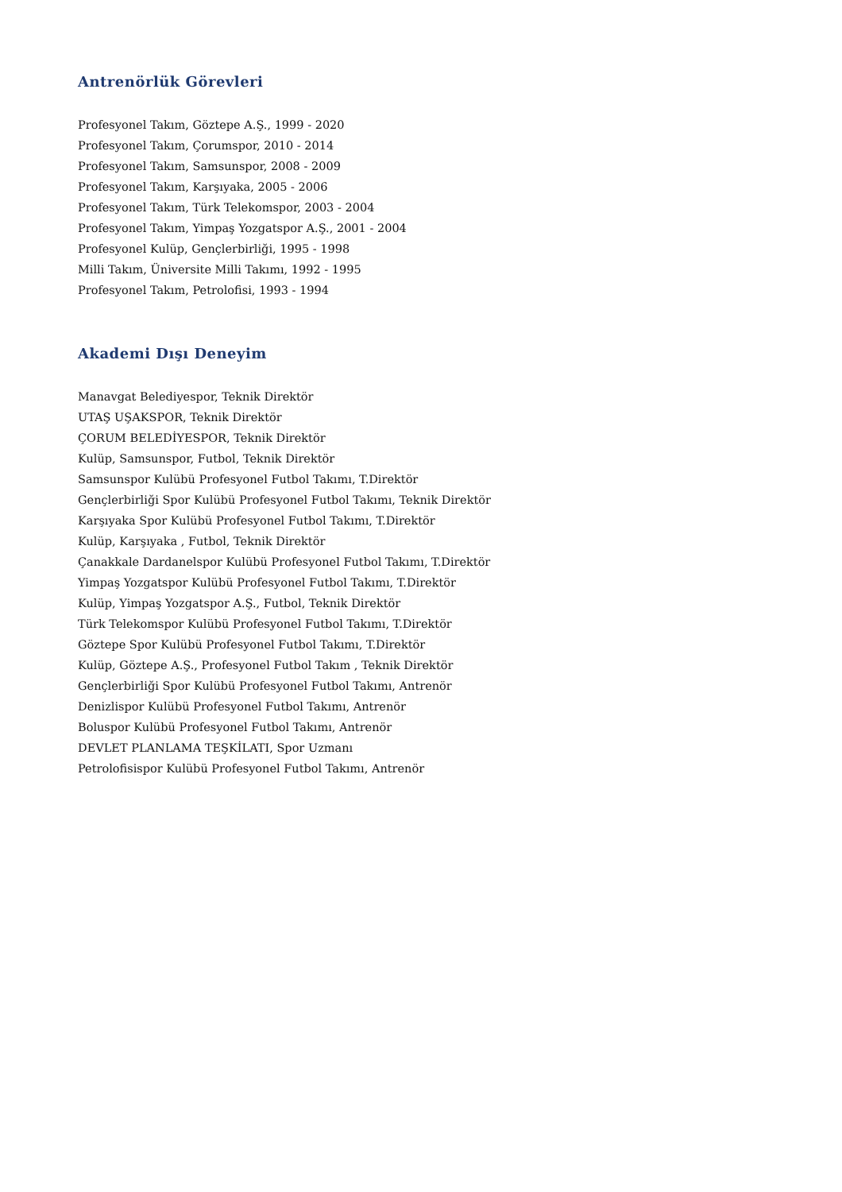Antrenörlük Görevleri
Profesyonel Takım, Göztepe A.Ş., 1999 - 2020
Profesyonel Takım, Çorumspor, 2010 - 2014
Profesyonel Takım, Samsunspor, 2008 - 2009
Profesyonel Takım, Karşıyaka, 2005 - 2006
Profesyonel Takım, Türk Telekomspor, 2003 - 2004
Profesyonel Takım, Yimpaş Yozgatspor A.Ş., 2001 - 2004
Profesyonel Kulüp, Gençlerbirliği, 1995 - 1998
Milli Takım, Üniversite Milli Takımı, 1992 - 1995
Profesyonel Takım, Petrolofisi, 1993 - 1994
Akademi Dışı Deneyim
Manavgat Belediyespor, Teknik Direktör
UTAŞ UŞAKSPOR, Teknik Direktör
ÇORUM BELEDİYESPOR, Teknik Direktör
Kulüp, Samsunspor, Futbol, Teknik Direktör
Samsunspor Kulübü Profesyonel Futbol Takımı, T.Direktör
Gençlerbirliği Spor Kulübü Profesyonel Futbol Takımı, Teknik Direktör
Karşıyaka Spor Kulübü Profesyonel Futbol Takımı, T.Direktör
Kulüp, Karşıyaka , Futbol, Teknik Direktör
Çanakkale Dardanelspor Kulübü Profesyonel Futbol Takımı, T.Direktör
Yimpaş Yozgatspor Kulübü Profesyonel Futbol Takımı, T.Direktör
Kulüp, Yimpaş Yozgatspor A.Ş., Futbol, Teknik Direktör
Türk Telekomspor Kulübü Profesyonel Futbol Takımı, T.Direktör
Göztepe Spor Kulübü Profesyonel Futbol Takımı, T.Direktör
Kulüp, Göztepe A.Ş., Profesyonel Futbol Takım , Teknik Direktör
Gençlerbirliği Spor Kulübü Profesyonel Futbol Takımı, Antrenör
Denizlispor Kulübü Profesyonel Futbol Takımı, Antrenör
Boluspor Kulübü Profesyonel Futbol Takımı, Antrenör
DEVLET PLANLAMA TEŞKİLATI, Spor Uzmanı
Petrolofisispor Kulübü Profesyonel Futbol Takımı, Antrenör